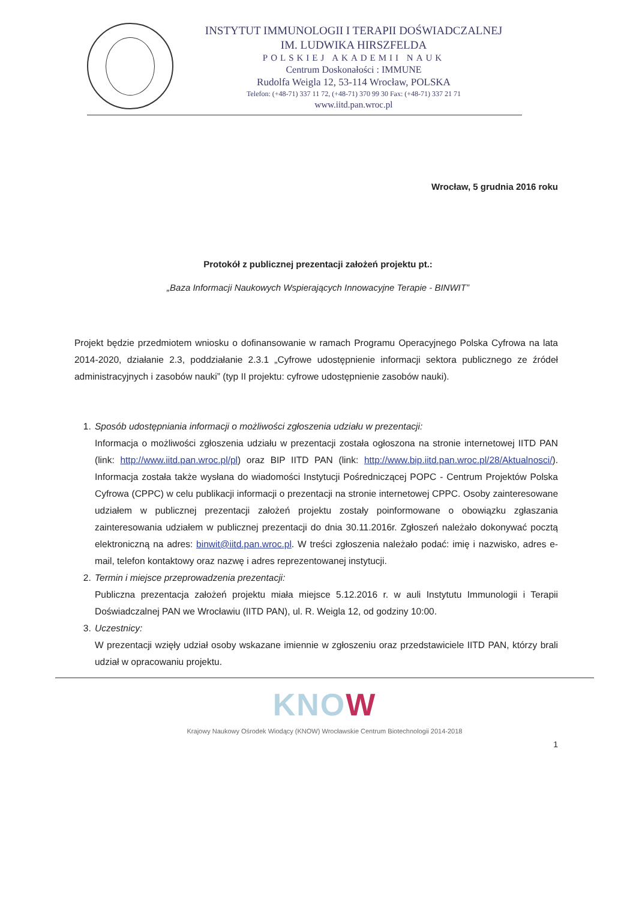INSTYTUT IMMUNOLOGII I TERAPII DOŚWIADCZALNEJ
IM. LUDWIKA HIRSZFELDA
POLSKIEJ AKADEMII NAUK
Centrum Doskonałości : IMMUNE
Rudolfa Weigla 12, 53-114 Wrocław, POLSKA
Telefon: (+48-71) 337 11 72, (+48-71) 370 99 30 Fax: (+48-71) 337 21 71
www.iitd.pan.wroc.pl
Wrocław, 5 grudnia 2016 roku
Protokół z publicznej prezentacji założeń projektu pt.:
„Baza Informacji Naukowych Wspierających Innowacyjne Terapie - BINWIT”
Projekt będzie przedmiotem wniosku o dofinansowanie w ramach Programu Operacyjnego Polska Cyfrowa na lata 2014-2020, działanie 2.3, poddziałanie 2.3.1 „Cyfrowe udostępnienie informacji sektora publicznego ze źródeł administracyjnych i zasobów nauki” (typ II projektu: cyfrowe udostępnienie zasobów nauki).
1. Sposób udostępniania informacji o możliwości zgłoszenia udziału w prezentacji:
Informacja o możliwości zgłoszenia udziału w prezentacji została ogłoszona na stronie internetowej IITD PAN (link: http://www.iitd.pan.wroc.pl/pl) oraz BIP IITD PAN (link: http://www.bip.iitd.pan.wroc.pl/28/Aktualnosci/). Informacja została także wysłana do wiadomości Instytucji Pośredniczącej POPC - Centrum Projektów Polska Cyfrowa (CPPC) w celu publikacji informacji o prezentacji na stronie internetowej CPPC. Osoby zainteresowane udziałem w publicznej prezentacji założeń projektu zostały poinformowane o obowiązku zgłaszania zainteresowania udziałem w publicznej prezentacji do dnia 30.11.2016r. Zgłoszeń należało dokonywać pocztą elektroniczną na adres: binwit@iitd.pan.wroc.pl. W treści zgłoszenia należało podać: imię i nazwisko, adres e-mail, telefon kontaktowy oraz nazwę i adres reprezentowanej instytucji.
2. Termin i miejsce przeprowadzenia prezentacji:
Publiczna prezentacja założeń projektu miała miejsce 5.12.2016 r. w auli Instytutu Immunologii i Terapii Doświadczalnej PAN we Wrocławiu (IITD PAN), ul. R. Weigla 12, od godziny 10:00.
3. Uczestnicy:
W prezentacji wzięły udział osoby wskazane imiennie w zgłoszeniu oraz przedstawiciele IITD PAN, którzy brali udział w opracowaniu projektu.
KNOW
Krajowy Naukowy Ośrodek Wiodący (KNOW) Wrocławskie Centrum Biotechnologii 2014-2018
1